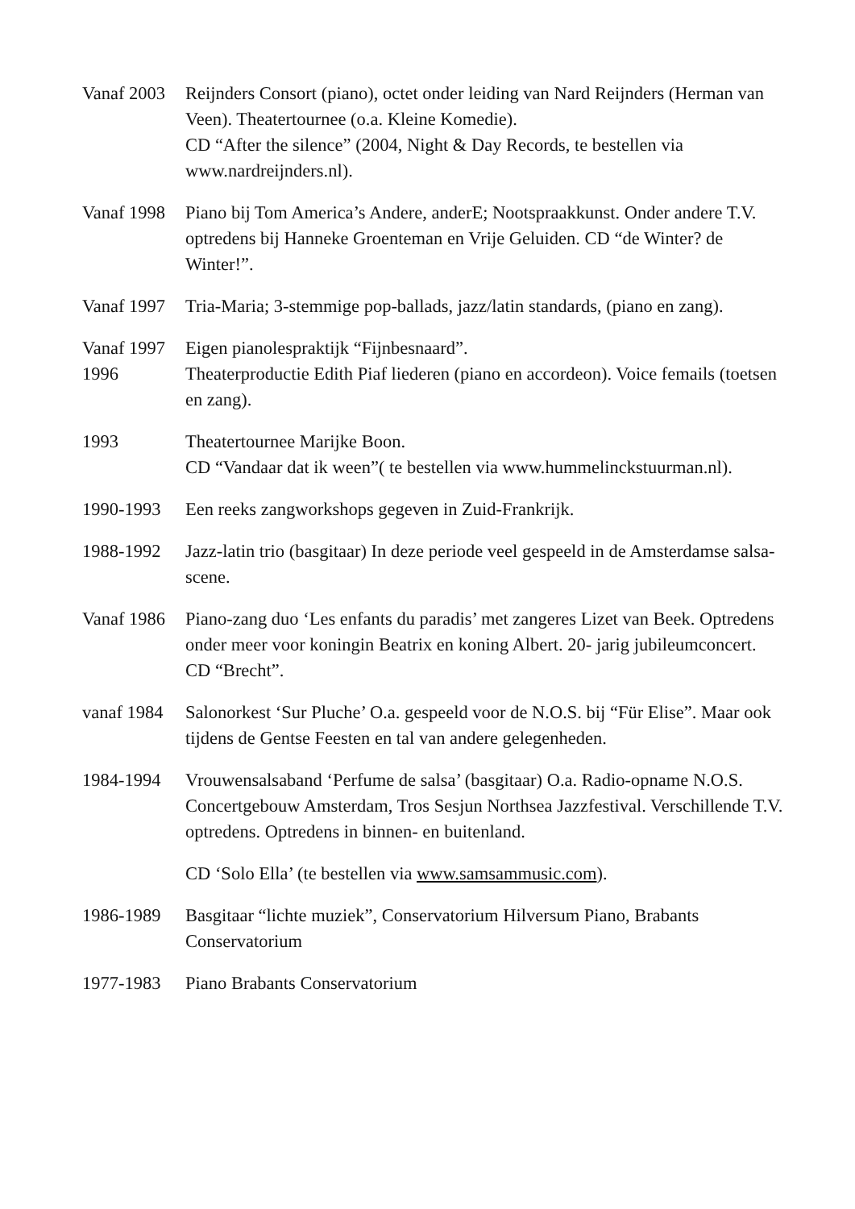Vanaf 2003
Reijnders Consort (piano), octet onder leiding van Nard Reijnders (Herman van Veen). Theatertournee (o.a. Kleine Komedie).
CD “After the silence” (2004, Night & Day Records, te bestellen via www.nardreijnders.nl).
Vanaf 1998
Piano bij Tom America’s Andere, anderE; Nootspraakkunst. Onder andere T.V. optredens bij Hanneke Groenteman en Vrije Geluiden. CD “de Winter? de Winter!”.
Vanaf 1997
Tria-Maria; 3-stemmige pop-ballads, jazz/latin standards, (piano en zang).
Vanaf 1997
Eigen pianolespraktijk “Fijnbesnaard”.
1996 Theaterproductie Edith Piaf liederen (piano en accordeon). Voice femails (toetsen en zang).
1993 Theatertournee Marijke Boon.
CD “Vandaar dat ik ween”( te bestellen via www.hummelinckstuurman.nl).
1990-1993 Een reeks zangworkshops gegeven in Zuid-Frankrijk.
1988-1992 Jazz-latin trio (basgitaar) In deze periode veel gespeeld in de Amsterdamse salsa-scene.
Vanaf 1986
Piano-zang duo ‘Les enfants du paradis’ met zangeres Lizet van Beek. Optredens onder meer voor koningin Beatrix en koning Albert. 20- jarig jubileumconcert.
CD “Brecht”.
vanaf 1984
Salonorkest ‘Sur Pluche’ O.a. gespeeld voor de N.O.S. bij “Für Elise”. Maar ook tijdens de Gentse Feesten en tal van andere gelegenheden.
1984-1994 Vrouwensalsaband ‘Perfume de salsa’ (basgitaar) O.a. Radio-opname N.O.S. Concertgebouw Amsterdam, Tros Sesjun Northsea Jazzfestival. Verschillende T.V. optredens. Optredens in binnen- en buitenland.
CD ‘Solo Ella’ (te bestellen via www.samsammusic.com).
1986-1989 Basgitaar “lichte muziek”, Conservatorium Hilversum Piano, Brabants Conservatorium
1977-1983 Piano Brabants Conservatorium